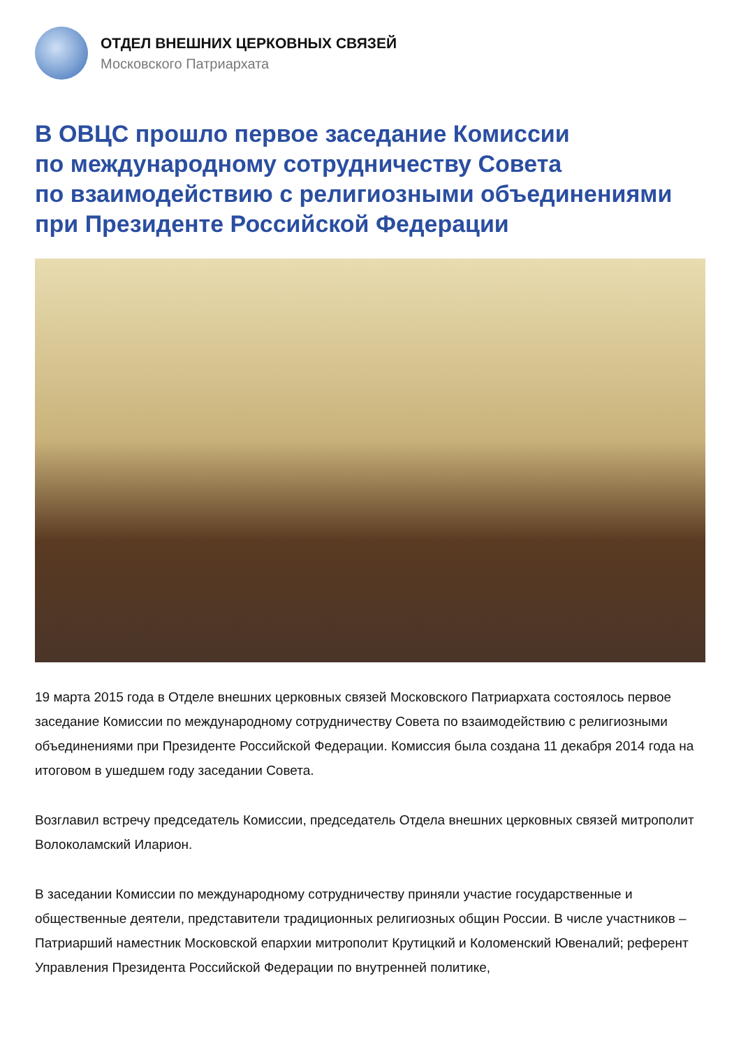ОТДЕЛ ВНЕШНИХ ЦЕРКОВНЫХ СВЯЗЕЙ
Московского Патриархата
В ОВЦС прошло первое заседание Комиссии
по международному сотрудничеству Совета
по взаимодействию с религиозными объединениями
при Президенте Российской Федерации
19 марта 2015 года в Отделе внешних церковных связей Московского Патриархата состоялось первое заседание Комиссии по международному сотрудничеству Совета по взаимодействию с религиозными объединениями при Президенте Российской Федерации. Комиссия была создана 11 декабря 2014 года на итоговом в ушедшем году заседании Совета.
Возглавил встречу председатель Комиссии, председатель Отдела внешних церковных связей митрополит Волоколамский Иларион.
В заседании Комиссии по международному сотрудничеству приняли участие государственные и общественные деятели, представители традиционных религиозных общин России. В числе участников – Патриарший наместник Московской епархии митрополит Крутицкий и Коломенский Ювеналий; референт Управления Президента Российской Федерации по внутренней политике,